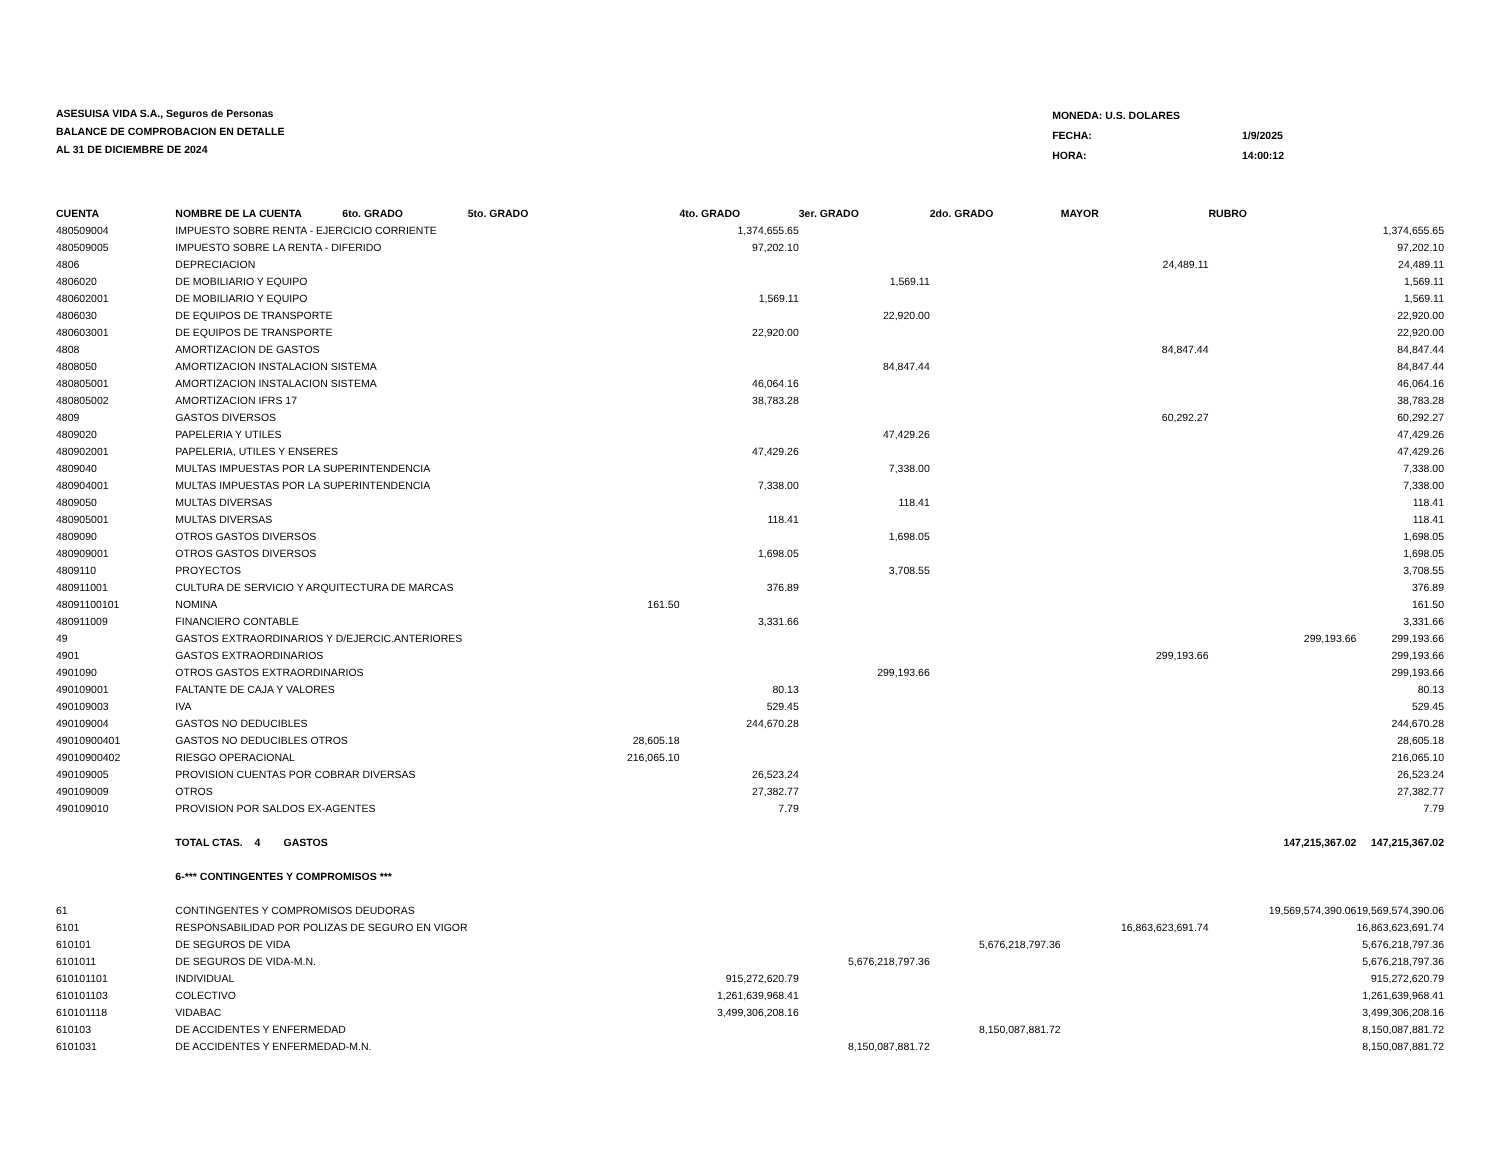ASESUISA VIDA S.A., Seguros de Personas
BALANCE DE COMPROBACION EN DETALLE
AL 31 DE DICIEMBRE DE 2024
| MONEDA: U.S. DOLARES | |
| FECHA: | 1/9/2025 |
| HORA: | 14:00:12 |
| CUENTA | NOMBRE DE LA CUENTA 6to. GRADO | 5to. GRADO | | 4to. GRADO | 3er. GRADO | 2do. GRADO | MAYOR | RUBRO | |
| --- | --- | --- | --- | --- | --- | --- | --- | --- | --- |
| 480509004 | IMPUESTO SOBRE RENTA - EJERCICIO CORRIENTE | | | 1,374,655.65 | | | | | 1,374,655.65 |
| 480509005 | IMPUESTO SOBRE LA RENTA - DIFERIDO | | | 97,202.10 | | | | | 97,202.10 |
| 4806 | DEPRECIACION | | | | | | 24,489.11 | | 24,489.11 |
| 4806020 | DE MOBILIARIO Y EQUIPO | | | | 1,569.11 | | | | 1,569.11 |
| 480602001 | DE MOBILIARIO Y EQUIPO | | | 1,569.11 | | | | | 1,569.11 |
| 4806030 | DE EQUIPOS DE TRANSPORTE | | | | 22,920.00 | | | | 22,920.00 |
| 480603001 | DE EQUIPOS DE TRANSPORTE | | | 22,920.00 | | | | | 22,920.00 |
| 4808 | AMORTIZACION DE GASTOS | | | | | | 84,847.44 | | 84,847.44 |
| 4808050 | AMORTIZACION INSTALACION SISTEMA | | | | 84,847.44 | | | | 84,847.44 |
| 480805001 | AMORTIZACION INSTALACION SISTEMA | | | 46,064.16 | | | | | 46,064.16 |
| 480805002 | AMORTIZACION IFRS 17 | | | 38,783.28 | | | | | 38,783.28 |
| 4809 | GASTOS DIVERSOS | | | | | | 60,292.27 | | 60,292.27 |
| 4809020 | PAPELERIA Y UTILES | | | | 47,429.26 | | | | 47,429.26 |
| 480902001 | PAPELERIA, UTILES Y ENSERES | | | 47,429.26 | | | | | 47,429.26 |
| 4809040 | MULTAS IMPUESTAS POR LA SUPERINTENDENCIA | | | | 7,338.00 | | | | 7,338.00 |
| 480904001 | MULTAS IMPUESTAS POR LA SUPERINTENDENCIA | | | 7,338.00 | | | | | 7,338.00 |
| 4809050 | MULTAS DIVERSAS | | | | 118.41 | | | | 118.41 |
| 480905001 | MULTAS DIVERSAS | | | 118.41 | | | | | 118.41 |
| 4809090 | OTROS GASTOS DIVERSOS | | | | 1,698.05 | | | | 1,698.05 |
| 480909001 | OTROS GASTOS DIVERSOS | | | 1,698.05 | | | | | 1,698.05 |
| 4809110 | PROYECTOS | | | | 3,708.55 | | | | 3,708.55 |
| 480911001 | CULTURA DE SERVICIO Y ARQUITECTURA DE MARCAS | | | 376.89 | | | | | 376.89 |
| 48091100101 | NOMINA | | 161.50 | | | | | | 161.50 |
| 480911009 | FINANCIERO CONTABLE | | | 3,331.66 | | | | | 3,331.66 |
| 49 | GASTOS EXTRAORDINARIOS Y D/EJERCIC.ANTERIORES | | | | | | | 299,193.66 | 299,193.66 |
| 4901 | GASTOS EXTRAORDINARIOS | | | | | | 299,193.66 | | 299,193.66 |
| 4901090 | OTROS GASTOS EXTRAORDINARIOS | | | | 299,193.66 | | | | 299,193.66 |
| 490109001 | FALTANTE DE CAJA Y VALORES | | | 80.13 | | | | | 80.13 |
| 490109003 | IVA | | | 529.45 | | | | | 529.45 |
| 490109004 | GASTOS NO DEDUCIBLES | | | 244,670.28 | | | | | 244,670.28 |
| 49010900401 | GASTOS NO DEDUCIBLES OTROS | | 28,605.18 | | | | | | 28,605.18 |
| 49010900402 | RIESGO OPERACIONAL | | 216,065.10 | | | | | | 216,065.10 |
| 490109005 | PROVISION CUENTAS POR COBRAR DIVERSAS | | | 26,523.24 | | | | | 26,523.24 |
| 490109009 | OTROS | | | 27,382.77 | | | | | 27,382.77 |
| 490109010 | PROVISION POR SALDOS EX-AGENTES | | | 7.79 | | | | | 7.79 |
| | TOTAL CTAS. 4 GASTOS | | | | | | | 147,215,367.02 | 147,215,367.02 |
| | 6-*** CONTINGENTES Y COMPROMISOS *** | | | | | | | | |
| 61 | CONTINGENTES Y COMPROMISOS DEUDORAS | | | | | | | 19,569,574,390.06 | 19,569,574,390.06 |
| 6101 | RESPONSABILIDAD POR POLIZAS DE SEGURO EN VIGOR | | | | | | 16,863,623,691.74 | | 16,863,623,691.74 |
| 610101 | DE SEGUROS DE VIDA | | | | | 5,676,218,797.36 | | | 5,676,218,797.36 |
| 6101011 | DE SEGUROS DE VIDA-M.N. | | | | 5,676,218,797.36 | | | | 5,676,218,797.36 |
| 610101101 | INDIVIDUAL | | | 915,272,620.79 | | | | | 915,272,620.79 |
| 610101103 | COLECTIVO | | | 1,261,639,968.41 | | | | | 1,261,639,968.41 |
| 610101118 | VIDABAC | | | 3,499,306,208.16 | | | | | 3,499,306,208.16 |
| 610103 | DE ACCIDENTES Y ENFERMEDAD | | | | | 8,150,087,881.72 | | | 8,150,087,881.72 |
| 6101031 | DE ACCIDENTES Y ENFERMEDAD-M.N. | | | | 8,150,087,881.72 | | | | 8,150,087,881.72 |